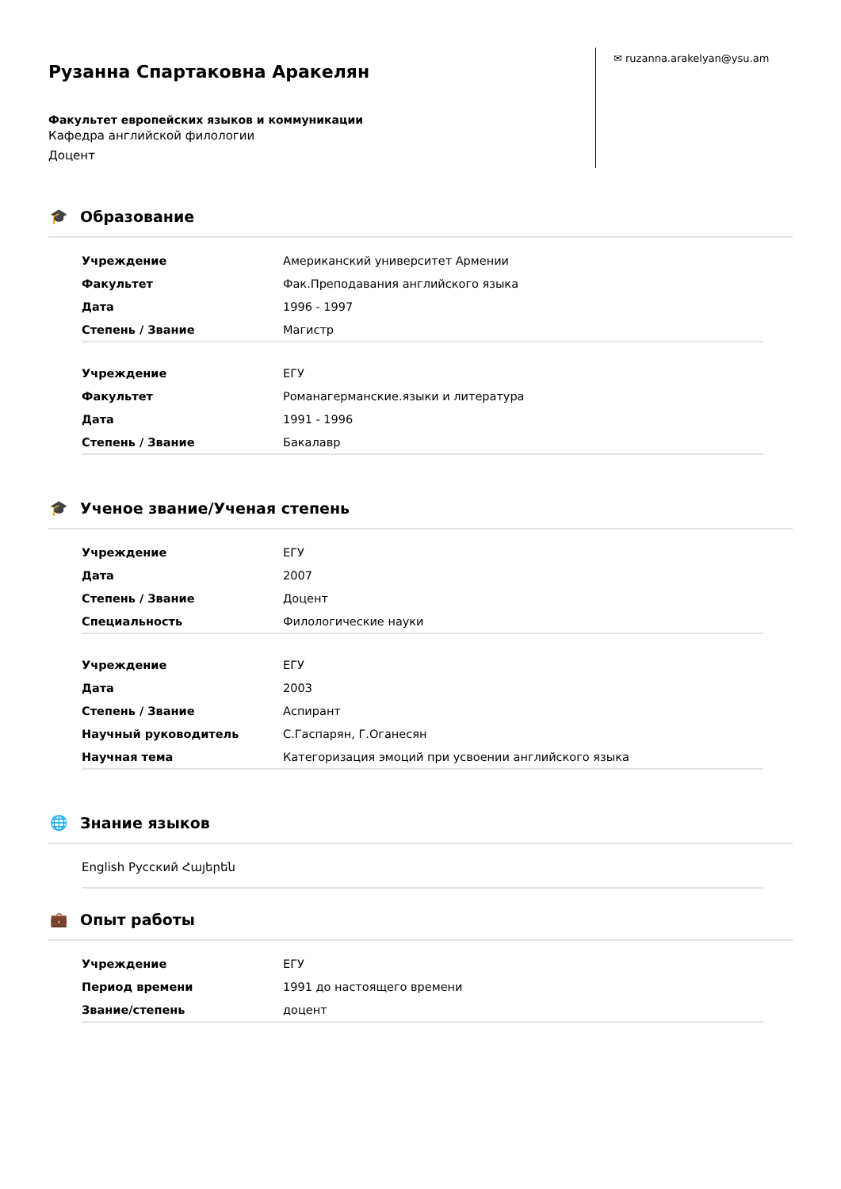Рузанна Спартаковна Аракелян
Факультет европейских языков и коммуникации
Кафедра английской филологии
Доцент
✉ ruzanna.arakelyan@ysu.am
🎓 Образование
| Учреждение | Американский университет Армении |
| Факультет | Фак.Преподавания английского языка |
| Дата | 1996 - 1997 |
| Степень / Звание | Магистр |
| Учреждение | ЕГУ |
| Факультет | Романагерманские.языки и литература |
| Дата | 1991 - 1996 |
| Степень / Звание | Бакалавр |
🎓 Ученое звание/Ученая степень
| Учреждение | ЕГУ |
| Дата | 2007 |
| Степень / Звание | Доцент |
| Специальность | Филологические науки |
| Учреждение | ЕГУ |
| Дата | 2003 |
| Степень / Звание | Аспирант |
| Научный руководитель | С.Гаспарян, Г.Оганесян |
| Научная тема | Категоризация эмоций при усвоении английского языка |
🌐 Знание языков
English Русский Հայերեն
💼 Опыт работы
| Учреждение | ЕГУ |
| Период времени | 1991 до настоящего времени |
| Звание/степень | доцент |